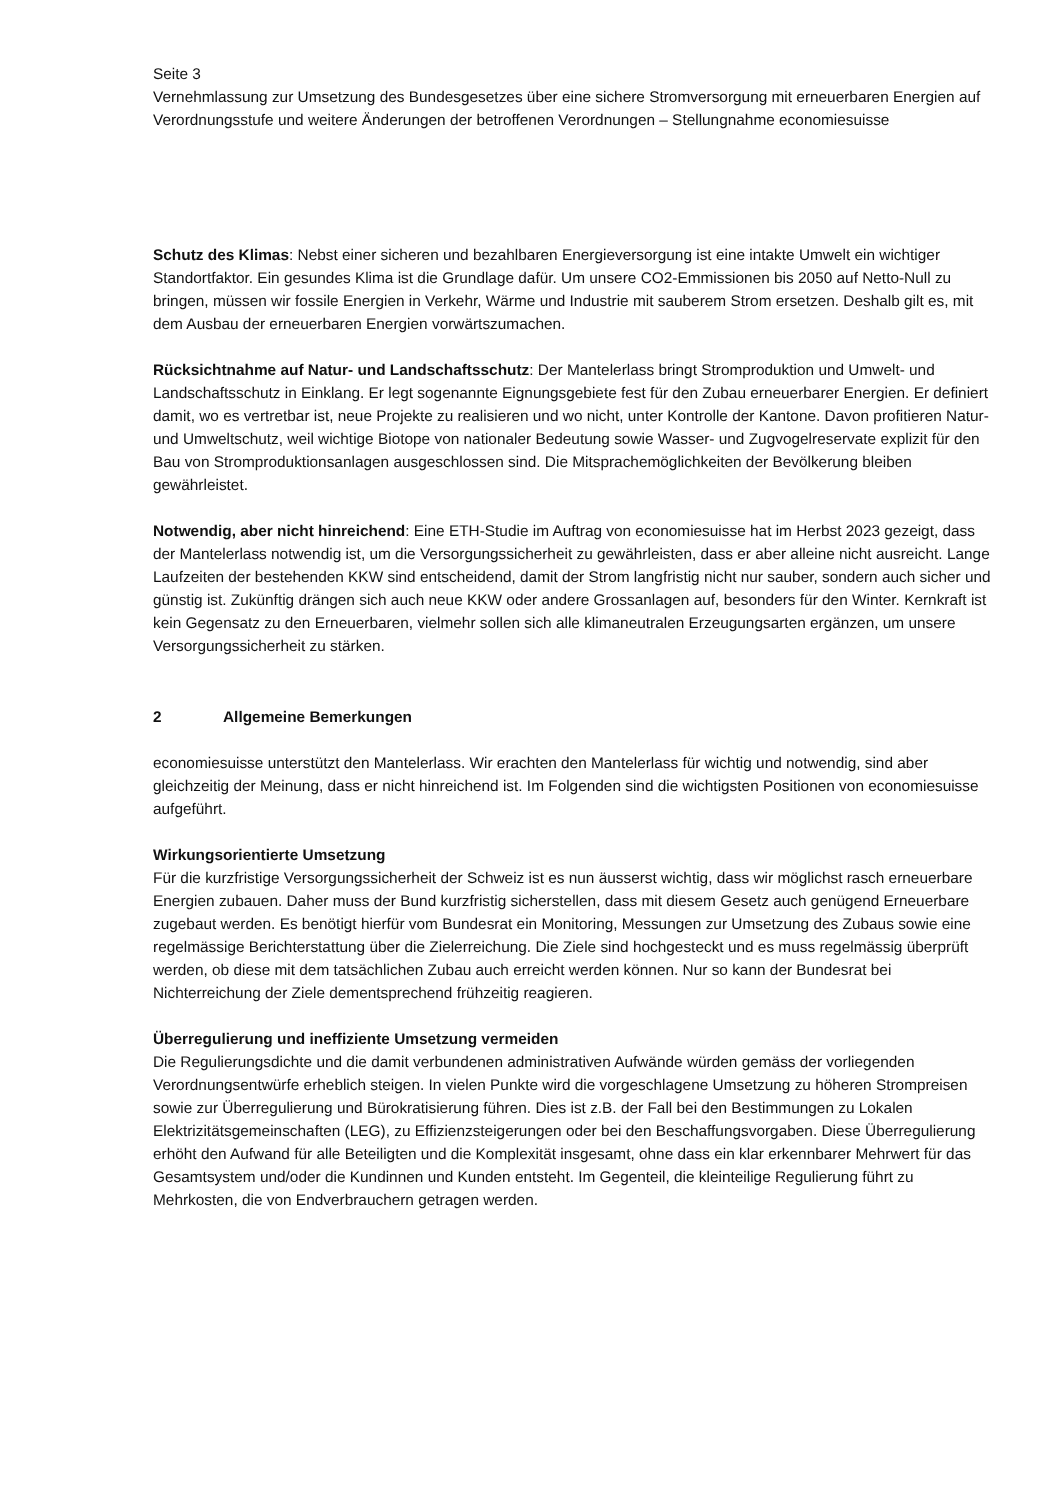Seite 3
Vernehmlassung zur Umsetzung des Bundesgesetzes über eine sichere Stromversorgung mit erneuerbaren Energien auf Verordnungsstufe und weitere Änderungen der betroffenen Verordnungen – Stellungnahme economiesuisse
Schutz des Klimas: Nebst einer sicheren und bezahlbaren Energieversorgung ist eine intakte Umwelt ein wichtiger Standortfaktor. Ein gesundes Klima ist die Grundlage dafür. Um unsere CO2-Emmissionen bis 2050 auf Netto-Null zu bringen, müssen wir fossile Energien in Verkehr, Wärme und Industrie mit sauberem Strom ersetzen. Deshalb gilt es, mit dem Ausbau der erneuerbaren Energien vorwärtszumachen.
Rücksichtnahme auf Natur- und Landschaftsschutz: Der Mantelerlass bringt Stromproduktion und Umwelt- und Landschaftsschutz in Einklang. Er legt sogenannte Eignungsgebiete fest für den Zubau erneuerbarer Energien. Er definiert damit, wo es vertretbar ist, neue Projekte zu realisieren und wo nicht, unter Kontrolle der Kantone. Davon profitieren Natur- und Umweltschutz, weil wichtige Biotope von nationaler Bedeutung sowie Wasser- und Zugvogelreservate explizit für den Bau von Stromproduktionsanlagen ausgeschlossen sind. Die Mitsprachemöglichkeiten der Bevölkerung bleiben gewährleistet.
Notwendig, aber nicht hinreichend: Eine ETH-Studie im Auftrag von economiesuisse hat im Herbst 2023 gezeigt, dass der Mantelerlass notwendig ist, um die Versorgungssicherheit zu gewährleisten, dass er aber alleine nicht ausreicht. Lange Laufzeiten der bestehenden KKW sind entscheidend, damit der Strom langfristig nicht nur sauber, sondern auch sicher und günstig ist. Zukünftig drängen sich auch neue KKW oder andere Grossanlagen auf, besonders für den Winter. Kernkraft ist kein Gegensatz zu den Erneuerbaren, vielmehr sollen sich alle klimaneutralen Erzeugungsarten ergänzen, um unsere Versorgungssicherheit zu stärken.
2 Allgemeine Bemerkungen
economiesuisse unterstützt den Mantelerlass. Wir erachten den Mantelerlass für wichtig und notwendig, sind aber gleichzeitig der Meinung, dass er nicht hinreichend ist. Im Folgenden sind die wichtigsten Positionen von economiesuisse aufgeführt.
Wirkungsorientierte Umsetzung
Für die kurzfristige Versorgungssicherheit der Schweiz ist es nun äusserst wichtig, dass wir möglichst rasch erneuerbare Energien zubauen. Daher muss der Bund kurzfristig sicherstellen, dass mit diesem Gesetz auch genügend Erneuerbare zugebaut werden. Es benötigt hierfür vom Bundesrat ein Monitoring, Messungen zur Umsetzung des Zubaus sowie eine regelmässige Berichterstattung über die Zielerreichung. Die Ziele sind hochgesteckt und es muss regelmässig überprüft werden, ob diese mit dem tatsächlichen Zubau auch erreicht werden können. Nur so kann der Bundesrat bei Nichterreichung der Ziele dementsprechend frühzeitig reagieren.
Überregulierung und ineffiziente Umsetzung vermeiden
Die Regulierungsdichte und die damit verbundenen administrativen Aufwände würden gemäss der vorliegenden Verordnungsentwürfe erheblich steigen. In vielen Punkte wird die vorgeschlagene Umsetzung zu höheren Strompreisen sowie zur Überregulierung und Bürokratisierung führen. Dies ist z.B. der Fall bei den Bestimmungen zu Lokalen Elektrizitätsgemeinschaften (LEG), zu Effizienzsteigerungen oder bei den Beschaffungsvorgaben. Diese Überregulierung erhöht den Aufwand für alle Beteiligten und die Komplexität insgesamt, ohne dass ein klar erkennbarer Mehrwert für das Gesamtsystem und/oder die Kundinnen und Kunden entsteht. Im Gegenteil, die kleinteilige Regulierung führt zu Mehrkosten, die von Endverbrauchern getragen werden.